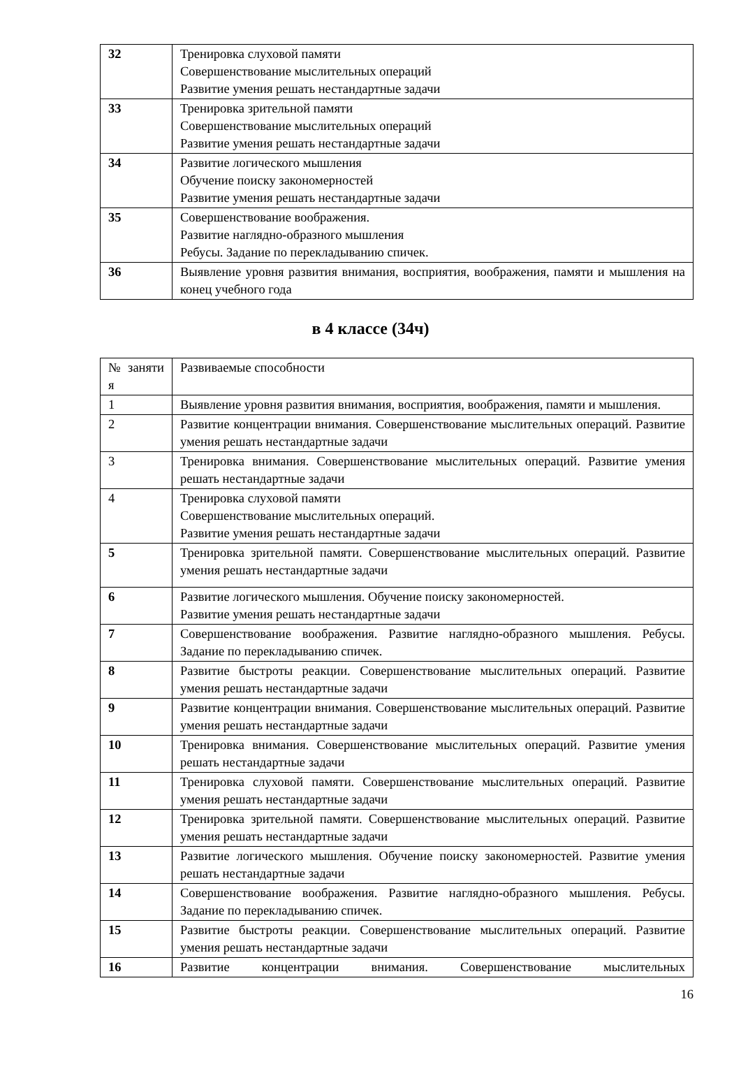| 32 | Тренировка слуховой памяти Совершенствование мыслительных операций Развитие умения решать нестандартные задачи |
| 33 | Тренировка зрительной памяти Совершенствование мыслительных операций Развитие умения решать нестандартные задачи |
| 34 | Развитие логического мышления Обучение поиску закономерностей Развитие умения решать нестандартные задачи |
| 35 | Совершенствование воображения. Развитие наглядно-образного мышления Ребусы. Задание по перекладыванию спичек. |
| 36 | Выявление уровня развития внимания, восприятия, воображения, памяти и мышления на конец учебного года |
в 4 классе (34ч)
| № заняти я | Развиваемые способности |
| 1 | Выявление уровня развития внимания, восприятия, воображения, памяти и мышления. |
| 2 | Развитие концентрации внимания. Совершенствование мыслительных операций. Развитие умения решать нестандартные задачи |
| 3 | Тренировка внимания. Совершенствование мыслительных операций. Развитие умения решать нестандартные задачи |
| 4 | Тренировка слуховой памяти Совершенствование мыслительных операций. Развитие умения решать нестандартные задачи |
| 5 | Тренировка зрительной памяти. Совершенствование мыслительных операций. Развитие умения решать нестандартные задачи |
| 6 | Развитие логического мышления. Обучение поиску закономерностей. Развитие умения решать нестандартные задачи |
| 7 | Совершенствование воображения. Развитие наглядно-образного мышления. Ребусы. Задание по перекладыванию спичек. |
| 8 | Развитие быстроты реакции. Совершенствование мыслительных операций. Развитие умения решать нестандартные задачи |
| 9 | Развитие концентрации внимания. Совершенствование мыслительных операций. Развитие умения решать нестандартные задачи |
| 10 | Тренировка внимания. Совершенствование мыслительных операций. Развитие умения решать нестандартные задачи |
| 11 | Тренировка слуховой памяти. Совершенствование мыслительных операций. Развитие умения решать нестандартные задачи |
| 12 | Тренировка зрительной памяти. Совершенствование мыслительных операций. Развитие умения решать нестандартные задачи |
| 13 | Развитие логического мышления. Обучение поиску закономерностей. Развитие умения решать нестандартные задачи |
| 14 | Совершенствование воображения. Развитие наглядно-образного мышления. Ребусы. Задание по перекладыванию спичек. |
| 15 | Развитие быстроты реакции. Совершенствование мыслительных операций. Развитие умения решать нестандартные задачи |
| 16 | Развитие концентрации внимания. Совершенствование мыслительных |
16